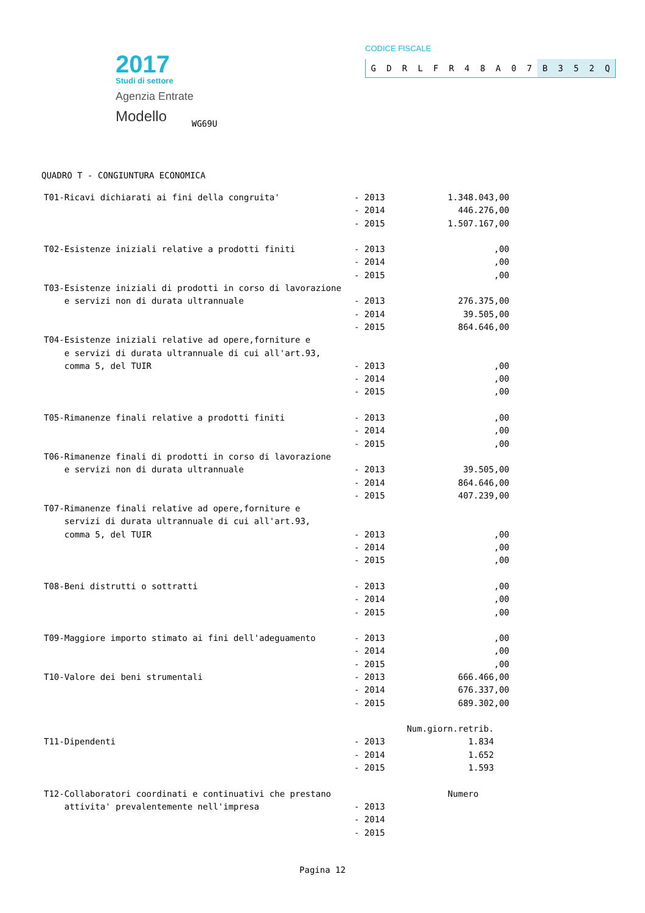2017
Studi di settore
Agenzia Entrate
Modello
WG69U
CODICE FISCALE
GDRLFR 48 A 07 B 352 Q
QUADRO T - CONGIUNTURA ECONOMICA
| T01-Ricavi dichiarati ai fini della congruita' | - 2013 | 1.348.043,00 |
| | - 2014 | 446.276,00 |
| | - 2015 | 1.507.167,00 |
| T02-Esistenze iniziali relative a prodotti finiti | - 2013 | ,00 |
| | - 2014 | ,00 |
| | - 2015 | ,00 |
| T03-Esistenze iniziali di prodotti in corso di lavorazione | | |
| e servizi non di durata ultrannuale | - 2013 | 276.375,00 |
| | - 2014 | 39.505,00 |
| | - 2015 | 864.646,00 |
| T04-Esistenze iniziali relative ad opere,forniture e | | |
| e servizi di durata ultrannuale di cui all'art.93, | | |
| comma 5, del TUIR | - 2013 | ,00 |
| | - 2014 | ,00 |
| | - 2015 | ,00 |
| T05-Rimanenze finali relative a prodotti finiti | - 2013 | ,00 |
| | - 2014 | ,00 |
| | - 2015 | ,00 |
| T06-Rimanenze finali di prodotti in corso di lavorazione | | |
| e servizi non di durata ultrannuale | - 2013 | 39.505,00 |
| | - 2014 | 864.646,00 |
| | - 2015 | 407.239,00 |
| T07-Rimanenze finali relative ad opere,forniture e | | |
| servizi di durata ultrannuale di cui all'art.93, | | |
| comma 5, del TUIR | - 2013 | ,00 |
| | - 2014 | ,00 |
| | - 2015 | ,00 |
| T08-Beni distrutti o sottratti | - 2013 | ,00 |
| | - 2014 | ,00 |
| | - 2015 | ,00 |
| T09-Maggiore importo stimato ai fini dell'adeguamento | - 2013 | ,00 |
| | - 2014 | ,00 |
| | - 2015 | ,00 |
| T10-Valore dei beni strumentali | - 2013 | 666.466,00 |
| | - 2014 | 676.337,00 |
| | - 2015 | 689.302,00 |
| | | Num.giorn.retrib. |
| T11-Dipendenti | - 2013 | 1.834 |
| | - 2014 | 1.652 |
| | - 2015 | 1.593 |
| T12-Collaboratori coordinati e continuativi che prestano | | Numero |
| attivita' prevalentemente nell'impresa | - 2013 | |
| | - 2014 | |
| | - 2015 | |
Pagina 12